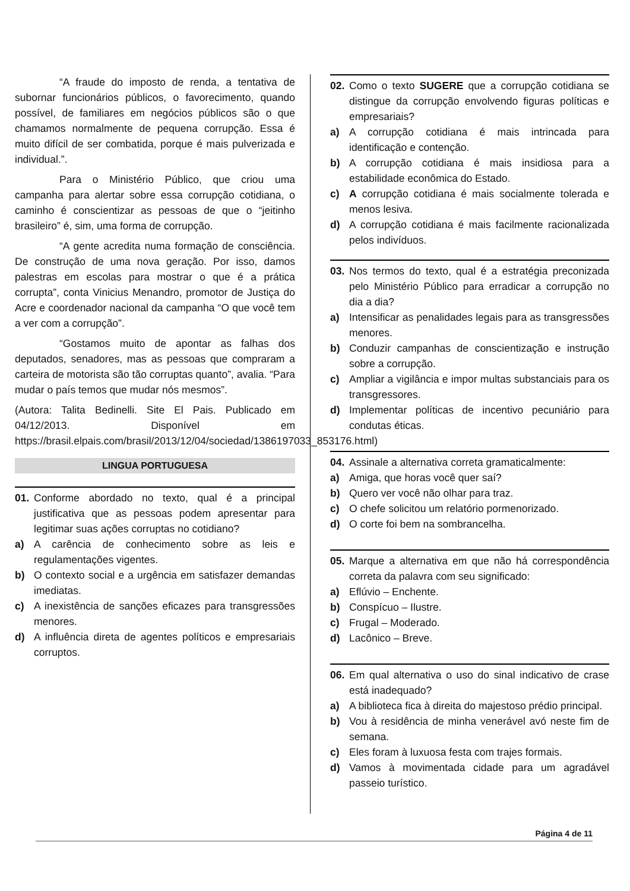“A fraude do imposto de renda, a tentativa de subornar funcionários públicos, o favorecimento, quando possível, de familiares em negócios públicos são o que chamamos normalmente de pequena corrupção. Essa é muito difícil de ser combatida, porque é mais pulverizada e individual.”.
Para o Ministério Público, que criou uma campanha para alertar sobre essa corrupção cotidiana, o caminho é conscientizar as pessoas de que o “jeitinho brasileiro” é, sim, uma forma de corrupção.
“A gente acredita numa formação de consciência. De construção de uma nova geração. Por isso, damos palestras em escolas para mostrar o que é a prática corrupta”, conta Vinicius Menandro, promotor de Justiça do Acre e coordenador nacional da campanha “O que você tem a ver com a corrupção”.
“Gostamos muito de apontar as falhas dos deputados, senadores, mas as pessoas que compraram a carteira de motorista são tão corruptas quanto”, avalia. “Para mudar o país temos que mudar nós mesmos”.
(Autora: Talita Bedinelli. Site El Pais. Publicado em 04/12/2013. Disponível em https://brasil.elpais.com/brasil/2013/12/04/sociedad/1386197033_853176.html)
LINGUA PORTUGUESA
01. Conforme abordado no texto, qual é a principal justificativa que as pessoas podem apresentar para legitimar suas ações corruptas no cotidiano?
a) A carência de conhecimento sobre as leis e regulamentações vigentes.
b) O contexto social e a urgência em satisfazer demandas imediatas.
c) A inexistência de sanções eficazes para transgressões menores.
d) A influência direta de agentes políticos e empresariais corruptos.
02. Como o texto SUGERE que a corrupção cotidiana se distingue da corrupção envolvendo figuras políticas e empresariais?
a) A corrupção cotidiana é mais intrincada para identificação e contenção.
b) A corrupção cotidiana é mais insidiosa para a estabilidade econômica do Estado.
c) A corrupção cotidiana é mais socialmente tolerada e menos lesiva.
d) A corrupção cotidiana é mais facilmente racionalizada pelos indivíduos.
03. Nos termos do texto, qual é a estratégia preconizada pelo Ministério Público para erradicar a corrupção no dia a dia?
a) Intensificar as penalidades legais para as transgressões menores.
b) Conduzir campanhas de conscientização e instrução sobre a corrupção.
c) Ampliar a vigilância e impor multas substanciais para os transgressores.
d) Implementar políticas de incentivo pecuniário para condutas éticas.
04. Assinale a alternativa correta gramaticalmente:
a) Amiga, que horas você quer saí?
b) Quero ver você não olhar para traz.
c) O chefe solicitou um relatório pormenorizado.
d) O corte foi bem na sombrancelha.
05. Marque a alternativa em que não há correspondência correta da palavra com seu significado:
a) Eflúvio – Enchente.
b) Conspícuo – Ilustre.
c) Frugal – Moderado.
d) Lacônico – Breve.
06. Em qual alternativa o uso do sinal indicativo de crase está inadequado?
a) A biblioteca fica à direita do majestoso prédio principal.
b) Vou à residência de minha venerável avó neste fim de semana.
c) Eles foram à luxuosa festa com trajes formais.
d) Vamos à movimentada cidade para um agradável passeio turístico.
Página 4 de 11